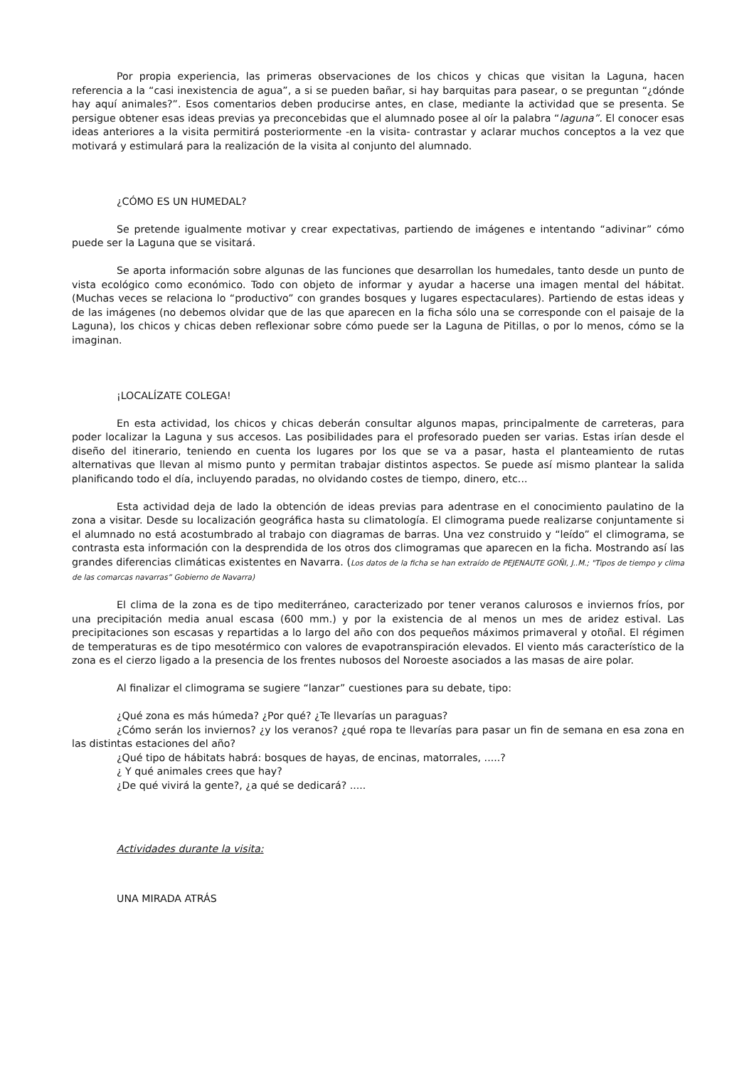Por propia experiencia, las primeras observaciones de los chicos y chicas que visitan la Laguna, hacen referencia a la “casi inexistencia de agua”, a si se pueden bañar, si hay barquitas para pasear, o se preguntan “¿dónde hay aquí animales?”. Esos comentarios deben producirse antes, en clase, mediante la actividad que se presenta. Se persigue obtener esas ideas previas ya preconcebidas que el alumnado posee al oír la palabra “laguna”. El conocer esas ideas anteriores a la visita permitirá posteriormente -en la visita- contrastar y aclarar muchos conceptos a la vez que motivará y estimulará para la realización de la visita al conjunto del alumnado.
¿CÓMO ES UN HUMEDAL?
Se pretende igualmente motivar y crear expectativas, partiendo de imágenes e intentando “adivinar” cómo puede ser la Laguna que se visitará.
Se aporta información sobre algunas de las funciones que desarrollan los humedales, tanto desde un punto de vista ecológico como económico. Todo con objeto de informar y ayudar a hacerse una imagen mental del hábitat. (Muchas veces se relaciona lo “productivo” con grandes bosques y lugares espectaculares). Partiendo de estas ideas y de las imágenes (no debemos olvidar que de las que aparecen en la ficha sólo una se corresponde con el paisaje de la Laguna), los chicos y chicas deben reflexionar sobre cómo puede ser la Laguna de Pitillas, o por lo menos, cómo se la imaginan.
¡LOCALÍZATE COLEGA!
En esta actividad, los chicos y chicas deberán consultar algunos mapas, principalmente de carreteras, para poder localizar la Laguna y sus accesos. Las posibilidades para el profesorado pueden ser varias. Estas irían desde el diseño del itinerario, teniendo en cuenta los lugares por los que se va a pasar, hasta el planteamiento de rutas alternativas que llevan al mismo punto y permitan trabajar distintos aspectos. Se puede así mismo plantear la salida planificando todo el día, incluyendo paradas, no olvidando costes de tiempo, dinero, etc...
Esta actividad deja de lado la obtención de ideas previas para adentrase en el conocimiento paulatino de la zona a visitar. Desde su localización geográfica hasta su climatología. El climograma puede realizarse conjuntamente si el alumnado no está acostumbrado al trabajo con diagramas de barras. Una vez construido y “leído” el climograma, se contrasta esta información con la desprendida de los otros dos climogramas que aparecen en la ficha. Mostrando así las grandes diferencias climáticas existentes en Navarra. (Los datos de la ficha se han extraído de PEJENAUTE GOÑI, J..M.; "Tipos de tiempo y clima de las comarcas navarras” Gobierno de Navarra)
El clima de la zona es de tipo mediterráneo, caracterizado por tener veranos calurosos e inviernos fríos, por una precipitación media anual escasa (600 mm.) y por la existencia de al menos un mes de aridez estival. Las precipitaciones son escasas y repartidas a lo largo del año con dos pequeños máximos primaveral y otoñal. El régimen de temperaturas es de tipo mesotérmico con valores de evapotranspiración elevados. El viento más característico de la zona es el cierzo ligado a la presencia de los frentes nubosos del Noroeste asociados a las masas de aire polar.
Al finalizar el climograma se sugiere “lanzar” cuestiones para su debate, tipo:
¿Qué zona es más húmeda? ¿Por qué? ¿Te llevarías un paraguas?
¿Cómo serán los inviernos? ¿y los veranos? ¿qué ropa te llevarías para pasar un fin de semana en esa zona en las distintas estaciones del año?
¿Qué tipo de hábitats habrá: bosques de hayas, de encinas, matorrales, .....?
¿ Y qué animales crees que hay?
¿De qué vivirá la gente?, ¿a qué se dedicará? .....
Actividades durante la visita:
UNA MIRADA ATRÁS